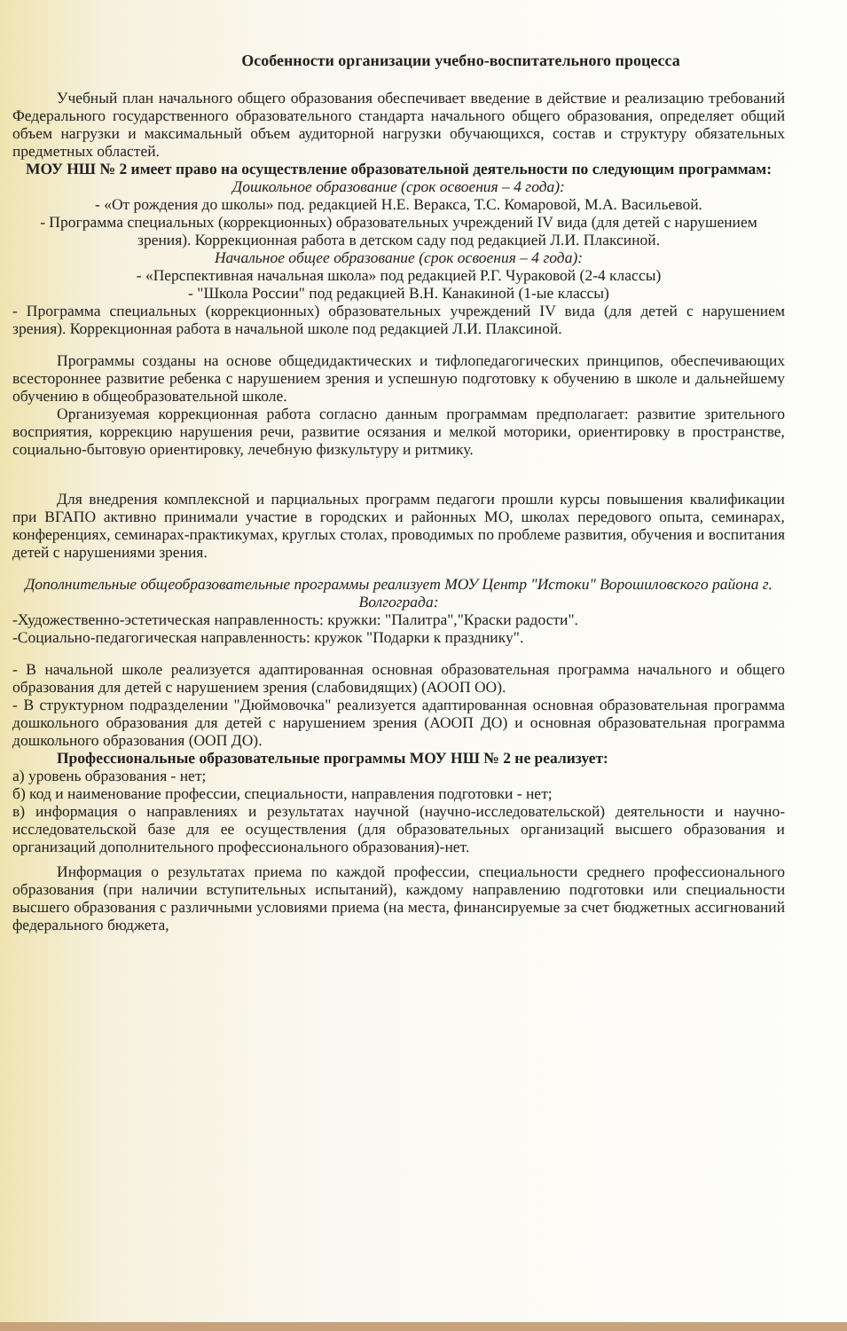Особенности организации учебно-воспитательного процесса
Учебный план начального общего образования обеспечивает введение в действие и реализацию требований Федерального государственного образовательного стандарта начального общего образования, определяет общий объем нагрузки и максимальный объем аудиторной нагрузки обучающихся, состав и структуру обязательных предметных областей.
МОУ НШ № 2 имеет право на осуществление образовательной деятельности по следующим программам:
Дошкольное образование (срок освоения – 4 года):
- «От рождения до школы» под. редакцией Н.Е. Веракса, Т.С. Комаровой, М.А. Васильевой.
- Программа специальных (коррекционных) образовательных учреждений IV вида (для детей с нарушением зрения). Коррекционная работа в детском саду под редакцией Л.И. Плаксиной.
Начальное общее образование (срок освоения – 4 года):
- «Перспективная начальная школа» под редакцией Р.Г. Чураковой (2-4 классы)
- "Школа России" под редакцией В.Н. Канакиной (1-ые классы)
- Программа специальных (коррекционных) образовательных учреждений IV вида (для детей с нарушением зрения). Коррекционная работа в начальной школе под редакцией Л.И. Плаксиной.
Программы созданы на основе общедидактических и тифлопедагогических принципов, обеспечивающих всестороннее развитие ребенка с нарушением зрения и успешную подготовку к обучению в школе и дальнейшему обучению в общеобразовательной школе.
Организуемая коррекционная работа согласно данным программам предполагает: развитие зрительного восприятия, коррекцию нарушения речи, развитие осязания и мелкой моторики, ориентировку в пространстве, социально-бытовую ориентировку, лечебную физкультуру и ритмику.
Для внедрения комплексной и парциальных программ педагоги прошли курсы повышения квалификации при ВГАПО активно принимали участие в городских и районных МО, школах передового опыта, семинарах, конференциях, семинарах-практикумах, круглых столах, проводимых по проблеме развития, обучения и воспитания детей с нарушениями зрения.
Дополнительные общеобразовательные программы реализует МОУ Центр "Истоки" Ворошиловского района г. Волгограда:
-Художественно-эстетическая направленность: кружки: "Палитра","Краски радости".
-Социально-педагогическая направленность: кружок "Подарки к празднику".
- В начальной школе реализуется адаптированная основная образовательная программа начального и общего образования для детей с нарушением зрения (слабовидящих) (АООП ОО).
- В структурном подразделении "Дюймовочка" реализуется адаптированная основная образовательная программа дошкольного образования для детей с нарушением зрения (АООП ДО) и основная образовательная программа дошкольного образования (ООП ДО).
Профессиональные образовательные программы МОУ НШ № 2 не реализует:
а) уровень образования - нет;
б) код и наименование профессии, специальности, направления подготовки - нет;
в) информация о направлениях и результатах научной (научно-исследовательской) деятельности и научно-исследовательской базе для ее осуществления (для образовательных организаций высшего образования и организаций дополнительного профессионального образования)-нет.
Информация о результатах приема по каждой профессии, специальности среднего профессионального образования (при наличии вступительных испытаний), каждому направлению подготовки или специальности высшего образования с различными условиями приема (на места, финансируемые за счет бюджетных ассигнований федерального бюджета,